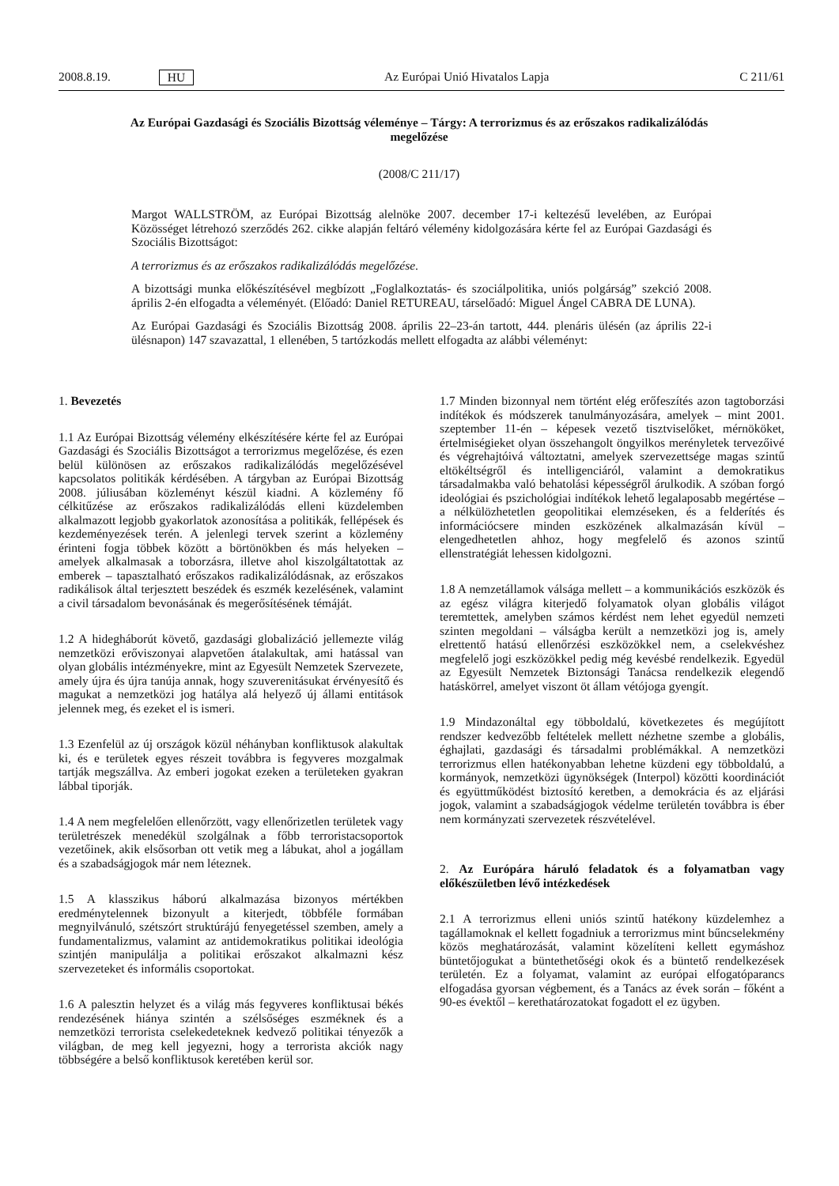2008.8.19. HU Az Európai Unió Hivatalos Lapja C 211/61
Az Európai Gazdasági és Szociális Bizottság véleménye – Tárgy: A terrorizmus és az erőszakos radikalizálódás megelőzése
(2008/C 211/17)
Margot WALLSTRÖM, az Európai Bizottság alelnöke 2007. december 17-i keltezésű levelében, az Európai Közösséget létrehozó szerződés 262. cikke alapján feltáró vélemény kidolgozására kérte fel az Európai Gazdasági és Szociális Bizottságot:
A terrorizmus és az erőszakos radikalizálódás megelőzése.
A bizottsági munka előkészítésével megbízott „Foglalkoztatás- és szociálpolitika, uniós polgárság” szekció 2008. április 2-én elfogadta a véleményét. (Előadó: Daniel RETUREAU, társelőadó: Miguel Ángel CABRA DE LUNA).
Az Európai Gazdasági és Szociális Bizottság 2008. április 22–23-án tartott, 444. plenáris ülésén (az április 22-i ülésnapon) 147 szavazattal, 1 ellenében, 5 tartózkodás mellett elfogadta az alábbi véleményt:
1. Bevezetés
1.1 Az Európai Bizottság vélemény elkészítésére kérte fel az Európai Gazdasági és Szociális Bizottságot a terrorizmus megelőzése, és ezen belül különösen az erőszakos radikalizálódás megelőzésével kapcsolatos politikák kérdésében. A tárgyban az Európai Bizottság 2008. júliusában közleményt készül kiadni. A közlemény fő célkitűzése az erőszakos radikalizálódás elleni küzdelemben alkalmazott legjobb gyakorlatok azonosítása a politikák, fellépések és kezdeményezések terén. A jelenlegi tervek szerint a közlemény érinteni fogja többek között a börtönökben és más helyeken – amelyek alkalmasak a toborzásra, illetve ahol kiszolgáltatottak az emberek – tapasztalható erőszakos radikalizálódásnak, az erőszakos radikálisok által terjesztett beszédek és eszmék kezelésének, valamint a civil társadalom bevonásának és megerősítésének témáját.
1.2 A hidegháborút követő, gazdasági globalizáció jellemezte világ nemzetközi erőviszonyai alapvetően átalakultak, ami hatással van olyan globális intézményekre, mint az Egyesült Nemzetek Szervezete, amely újra és újra tanúja annak, hogy szuverenitásukat érvényesítő és magukat a nemzetközi jog hatálya alá helyező új állami entitások jelennek meg, és ezeket el is ismeri.
1.3 Ezenfelül az új országok közül néhányban konfliktusok alakultak ki, és e területek egyes részeit továbbra is fegyveres mozgalmak tartják megszállva. Az emberi jogokat ezeken a területeken gyakran lábbal tiporják.
1.4 A nem megfelelően ellenőrzött, vagy ellenőrizetlen területek vagy területrészek menedékül szolgálnak a főbb terroristacsoportok vezetőinek, akik elsősorban ott vetik meg a lábukat, ahol a jogállam és a szabadságjogok már nem léteznek.
1.5 A klasszikus háború alkalmazása bizonyos mértékben eredménytelennek bizonyult a kiterjedt, többféle formában megnyilvánuló, szétszórt struktúrájú fenyegetéssel szemben, amely a fundamentalizmus, valamint az antidemokratikus politikai ideológia szintjén manipulálja a politikai erőszakot alkalmazni kész szervezeteket és informális csoportokat.
1.6 A palesztin helyzet és a világ más fegyveres konfliktusai békés rendezésének hiánya szintén a szélsőséges eszméknek és a nemzetközi terrorista cselekedeteknek kedvező politikai tényezők a világban, de meg kell jegyezni, hogy a terrorista akciók nagy többségére a belső konfliktusok keretében kerül sor.
1.7 Minden bizonnyal nem történt elég erőfeszítés azon tagtoborzási indítékok és módszerek tanulmányozására, amelyek – mint 2001. szeptember 11-én – képesek vezető tisztviselőket, mérnököket, értelmiségieket olyan összehangolt öngyilkos merényletek tervezőivé és végrehajtóivá változtatni, amelyek szervezettsége magas szintű eltökéltségről és intelligenciáról, valamint a demokratikus társadalmakba való behatolási képességről árulkodik. A szóban forgó ideológiai és pszichológiai indítékok lehető legalaposabb megértése – a nélkülözhetetlen geopolitikai elemzéseken, és a felderítés és információcsere minden eszközének alkalmazásán kívül – elengedhetetlen ahhoz, hogy megfelelő és azonos szintű ellenstratégiát lehessen kidolgozni.
1.8 A nemzetállamok válsága mellett – a kommunikációs eszközök és az egész világra kiterjedő folyamatok olyan globális világot teremtettek, amelyben számos kérdést nem lehet egyedül nemzeti szinten megoldani – válságba került a nemzetközi jog is, amely elrettentő hatású ellenőrzési eszközökkel nem, a cselekvéshez megfelelő jogi eszközökkel pedig még kevésbé rendelkezik. Egyedül az Egyesült Nemzetek Biztonsági Tanácsa rendelkezik elegendő hatáskörrel, amelyet viszont öt állam vétójoga gyengít.
1.9 Mindazonáltal egy többoldalú, következetes és megújított rendszer kedvezőbb feltételek mellett nézhetne szembe a globális, éghajlati, gazdasági és társadalmi problémákkal. A nemzetközi terrorizmus ellen hatékonyabban lehetne küzdeni egy többoldalú, a kormányok, nemzetközi ügynökségek (Interpol) közötti koordinációt és együttműködést biztosító keretben, a demokrácia és az eljárási jogok, valamint a szabadságjogok védelme területén továbbra is éber nem kormányzati szervezetek részvételével.
2. Az Európára háruló feladatok és a folyamatban vagy előkészületben lévő intézkedések
2.1 A terrorizmus elleni uniós szintű hatékony küzdelemhez a tagállamoknak el kellett fogadniuk a terrorizmus mint bűncselekmény közös meghatározását, valamint közelíteni kellett egymáshoz büntetőjogukat a büntethetőségi okok és a büntető rendelkezések területén. Ez a folyamat, valamint az európai elfogatóparancs elfogadása gyorsan végbement, és a Tanács az évek során – főként a 90-es évektől – kerethatározatokat fogadott el ez ügyben.